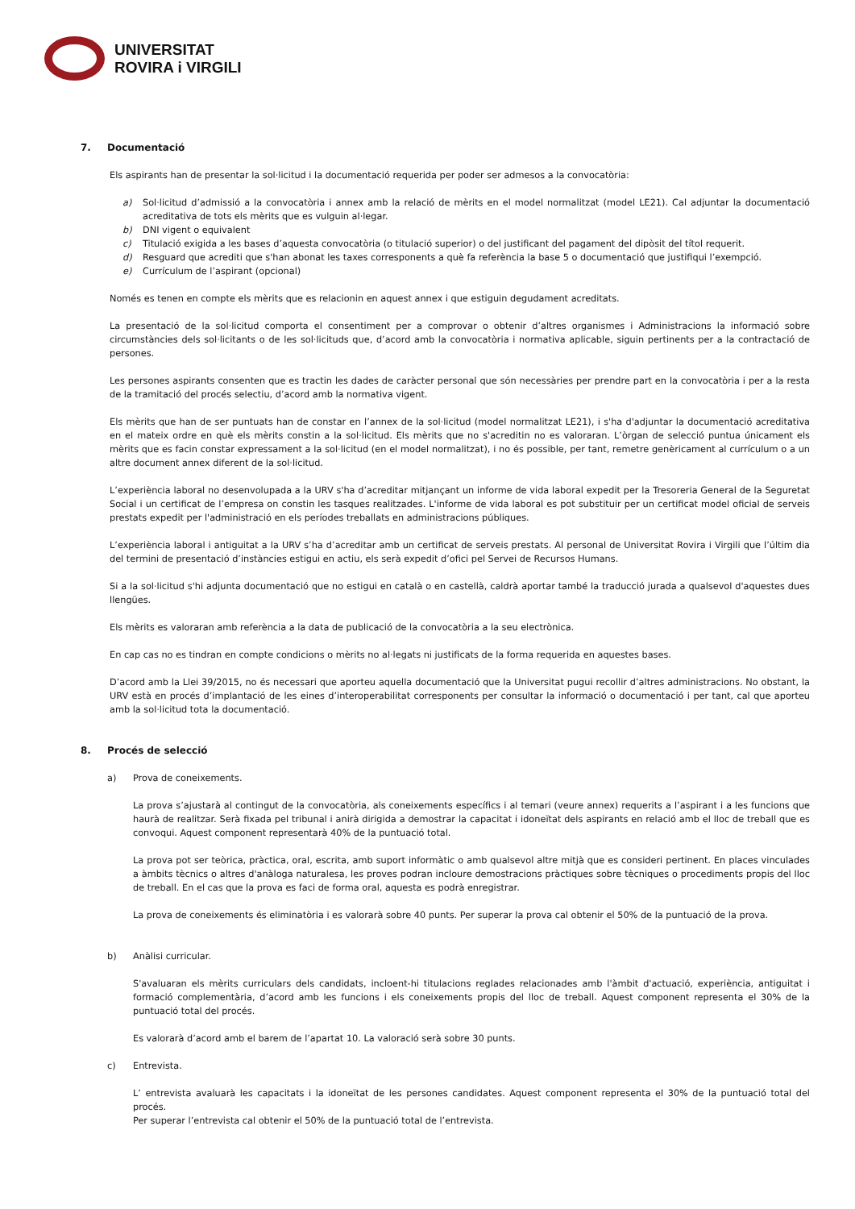UNIVERSITAT
ROVIRA i VIRGILI
7. Documentació
Els aspirants han de presentar la sol·licitud i la documentació requerida per poder ser admesos a la convocatòria:
a) Sol·licitud d’admissió a la convocatòria i annex amb la relació de mèrits en el model normalitzat (model LE21). Cal adjuntar la documentació acreditativa de tots els mèrits que es vulguin al·legar.
b) DNI vigent o equivalent
c) Titulació exigida a les bases d’aquesta convocatòria (o titulació superior) o del justificant del pagament del dipòsit del títol requerit.
d) Resguard que acrediti que s'han abonat les taxes corresponents a què fa referència la base 5 o documentació que justifiqui l’exempció.
e) Currículum de l’aspirant (opcional)
Només es tenen en compte els mèrits que es relacionin en aquest annex i que estiguin degudament acreditats.
La presentació de la sol·licitud comporta el consentiment per a comprovar o obtenir d’altres organismes i Administracions la informació sobre circumstàncies dels sol·licitants o de les sol·licituds que, d’acord amb la convocatòria i normativa aplicable, siguin pertinents per a la contractació de persones.
Les persones aspirants consenten que es tractin les dades de caràcter personal que són necessàries per prendre part en la convocatòria i per a la resta de la tramitació del procés selectiu, d’acord amb la normativa vigent.
Els mèrits que han de ser puntuats han de constar en l’annex de la sol·licitud (model normalitzat LE21), i s'ha d'adjuntar la documentació acreditativa en el mateix ordre en què els mèrits constin a la sol·licitud. Els mèrits que no s'acreditin no es valoraran. L’òrgan de selecció puntua únicament els mèrits que es facin constar expressament a la sol·licitud (en el model normalitzat), i no és possible, per tant, remetre genèricament al currículum o a un altre document annex diferent de la sol·licitud.
L’experiència laboral no desenvolupada a la URV s'ha d’acreditar mitjançant un informe de vida laboral expedit per la Tresoreria General de la Seguretat Social i un certificat de l’empresa on constin les tasques realitzades. L'informe de vida laboral es pot substituir per un certificat model oficial de serveis prestats expedit per l'administració en els períodes treballats en administracions públiques.
L’experiència laboral i antiguitat a la URV s’ha d’acreditar amb un certificat de serveis prestats. Al personal de Universitat Rovira i Virgili que l’últim dia del termini de presentació d’instàncies estigui en actiu, els serà expedit d’ofici pel Servei de Recursos Humans.
Si a la sol·licitud s'hi adjunta documentació que no estigui en català o en castellà, caldrà aportar també la traducció jurada a qualsevol d'aquestes dues llengües.
Els mèrits es valoraran amb referència a la data de publicació de la convocatòria a la seu electrònica.
En cap cas no es tindran en compte condicions o mèrits no al·legats ni justificats de la forma requerida en aquestes bases.
D’acord amb la Llei 39/2015, no és necessari que aporteu aquella documentació que la Universitat pugui recollir d’altres administracions. No obstant, la URV està en procés d’implantació de les eines d’interoperabilitat corresponents per consultar la informació o documentació i per tant, cal que aporteu amb la sol·licitud tota la documentació.
8. Procés de selecció
a) Prova de coneixements.
La prova s’ajustarà al contingut de la convocatòria, als coneixements específics i al temari (veure annex) requerits a l’aspirant i a les funcions que haurà de realitzar. Serà fixada pel tribunal i anirà dirigida a demostrar la capacitat i idoneïtat dels aspirants en relació amb el lloc de treball que es convoqui. Aquest component representarà 40% de la puntuació total.
La prova pot ser teòrica, pràctica, oral, escrita, amb suport informàtic o amb qualsevol altre mitjà que es consideri pertinent. En places vinculades a àmbits tècnics o altres d'anàloga naturalesa, les proves podran incloure demostracions pràctiques sobre tècniques o procediments propis del lloc de treball. En el cas que la prova es faci de forma oral, aquesta es podrà enregistrar.
La prova de coneixements és eliminatòria i es valorarà sobre 40 punts. Per superar la prova cal obtenir el 50% de la puntuació de la prova.
b) Anàlisi curricular.
S'avaluaran els mèrits curriculars dels candidats, incloent-hi titulacions reglades relacionades amb l'àmbit d'actuació, experiència, antiguitat i formació complementària, d’acord amb les funcions i els coneixements propis del lloc de treball. Aquest component representa el 30% de la puntuació total del procés.
Es valorarà d’acord amb el barem de l’apartat 10. La valoració serà sobre 30 punts.
c) Entrevista.
L’ entrevista avaluarà les capacitats i la idoneïtat de les persones candidates. Aquest component representa el 30% de la puntuació total del procés.
Per superar l’entrevista cal obtenir el 50% de la puntuació total de l’entrevista.